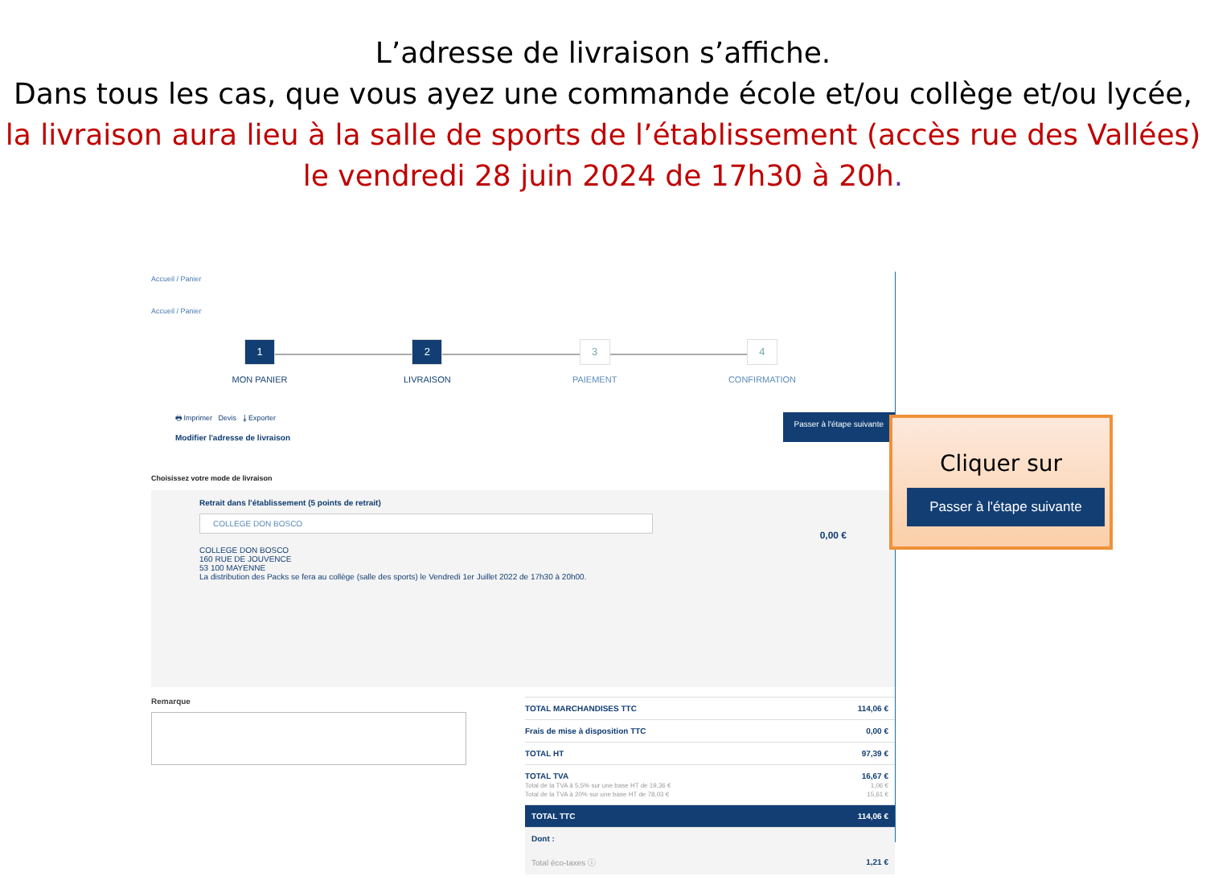L’adresse de livraison s’affiche.
Dans tous les cas, que vous ayez une commande école et/ou collège et/ou lycée, la livraison aura lieu à la salle de sports de l’établissement (accès rue des Vallées) le vendredi 28 juin 2024 de 17h30 à 20h.
Accueil / Panier
Accueil / Panier
1
MON PANIER
2
LIVRAISON
3
PAIEMENT
4
CONFIRMATION
🖶 Imprimer Devis ⤓ Exporter
Modifier l'adresse de livraison
Passer à l'étape suivante
Choisissez votre mode de livraison
Retrait dans l'établissement (5 points de retrait)
COLLEGE DON BOSCO
0,00 €
COLLEGE DON BOSCO
160 RUE DE JOUVENCE
53 100 MAYENNE
La distribution des Packs se fera au collège (salle des sports) le Vendredi 1er Juillet 2022 de 17h30 à 20h00.
Remarque
| TOTAL MARCHANDISES TTC | 114,06 € |
| Frais de mise à disposition TTC | 0,00 € |
| TOTAL HT | 97,39 € |
| TOTAL TVA Total de la TVA à 5,5% sur une base HT de 19,36 € Total de la TVA à 20% sur une base HT de 78,03 € | 16,67 € 1,06 € 15,61 € |
| TOTAL TTC | 114,06 € |
| Dont : | |
| Total éco-taxes ⓘ | 1,21 € |
Cliquer sur
Passer à l'étape suivante